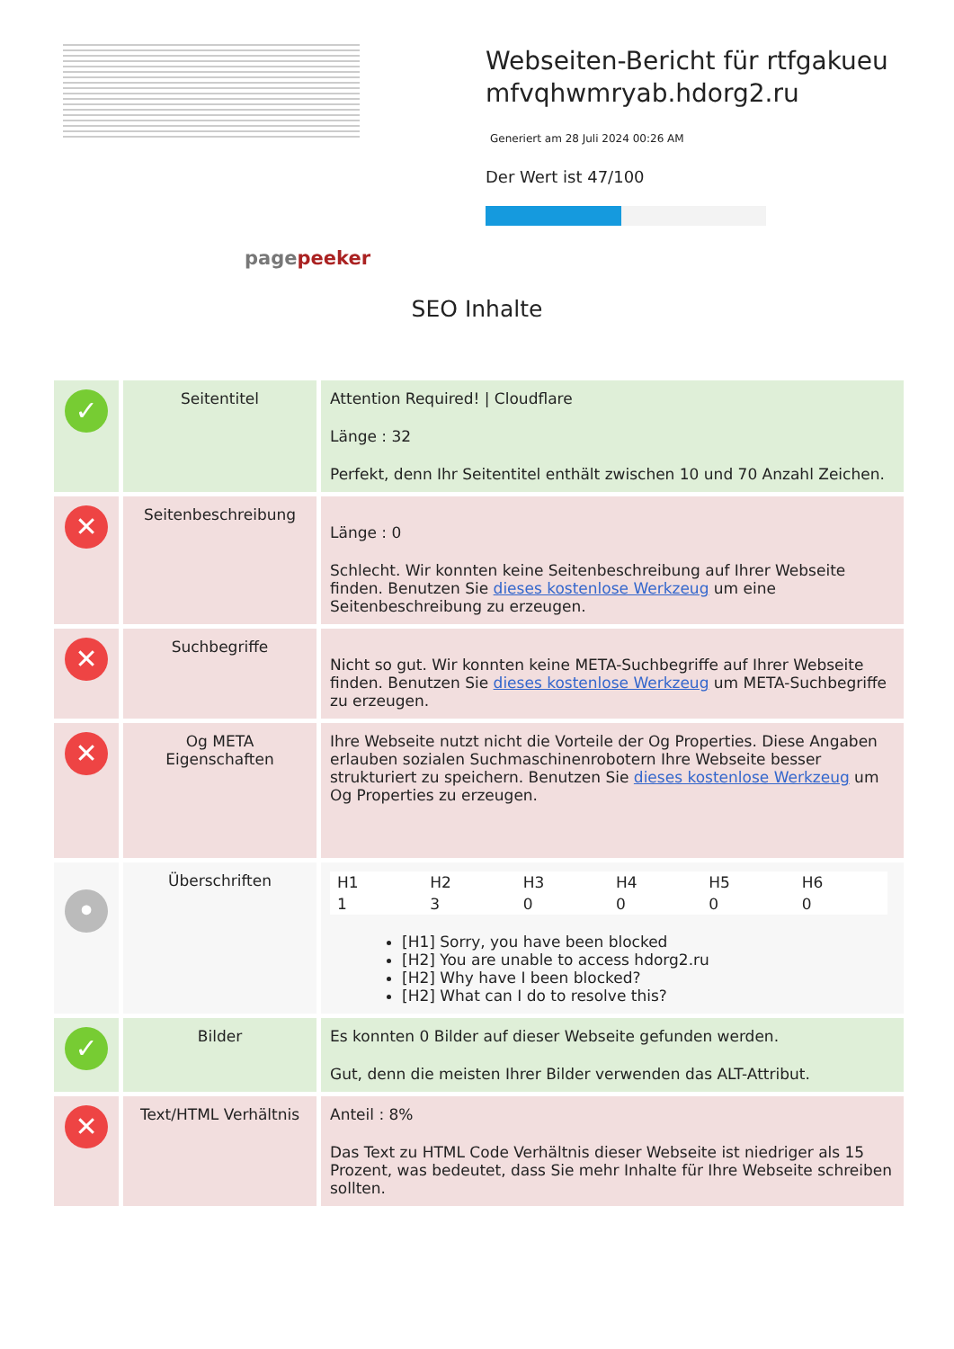pagepeeker
Webseiten-Bericht für rtfgakueu mfvqhwmryab.hdorg2.ru
Generiert am 28 Juli 2024 00:26 AM
Der Wert ist 47/100
SEO Inhalte
| ✓ | Seitentitel | Attention Required! / Cloudflare Länge : 32 Perfekt, denn Ihr Seitentitel enthält zwischen 10 und 70 Anzahl Zeichen. |
| ✕ | Seitenbeschreibung | Länge : 0 Schlecht. Wir konnten keine Seitenbeschreibung auf Ihrer Webseite finden. Benutzen Sie dieses kostenlose Werkzeug um eine Seitenbeschreibung zu erzeugen. |
| ✕ | Suchbegriffe | Nicht so gut. Wir konnten keine META-Suchbegriffe auf Ihrer Webseite finden. Benutzen Sie dieses kostenlose Werkzeug um META-Suchbegriffe zu erzeugen. |
| ✕ | Og META Eigenschaften | Ihre Webseite nutzt nicht die Vorteile der Og Properties. Diese Angaben erlauben sozialen Suchmaschinenrobotern Ihre Webseite besser strukturiert zu speichern. Benutzen Sie dieses kostenlose Werkzeug um Og Properties zu erzeugen. |
| • | Überschriften | / H1 / H2 / H3 / H4 / H5 / H6 / / 1 / 3 / 0 / 0 / 0 / 0 / [H1] Sorry, you have been blocked [H2] You are unable to access hdorg2.ru [H2] Why have I been blocked? [H2] What can I do to resolve this? |
| ✓ | Bilder | Es konnten 0 Bilder auf dieser Webseite gefunden werden. Gut, denn die meisten Ihrer Bilder verwenden das ALT-Attribut. |
| ✕ | Text/HTML Verhältnis | Anteil : 8% Das Text zu HTML Code Verhältnis dieser Webseite ist niedriger als 15 Prozent, was bedeutet, dass Sie mehr Inhalte für Ihre Webseite schreiben sollten. |